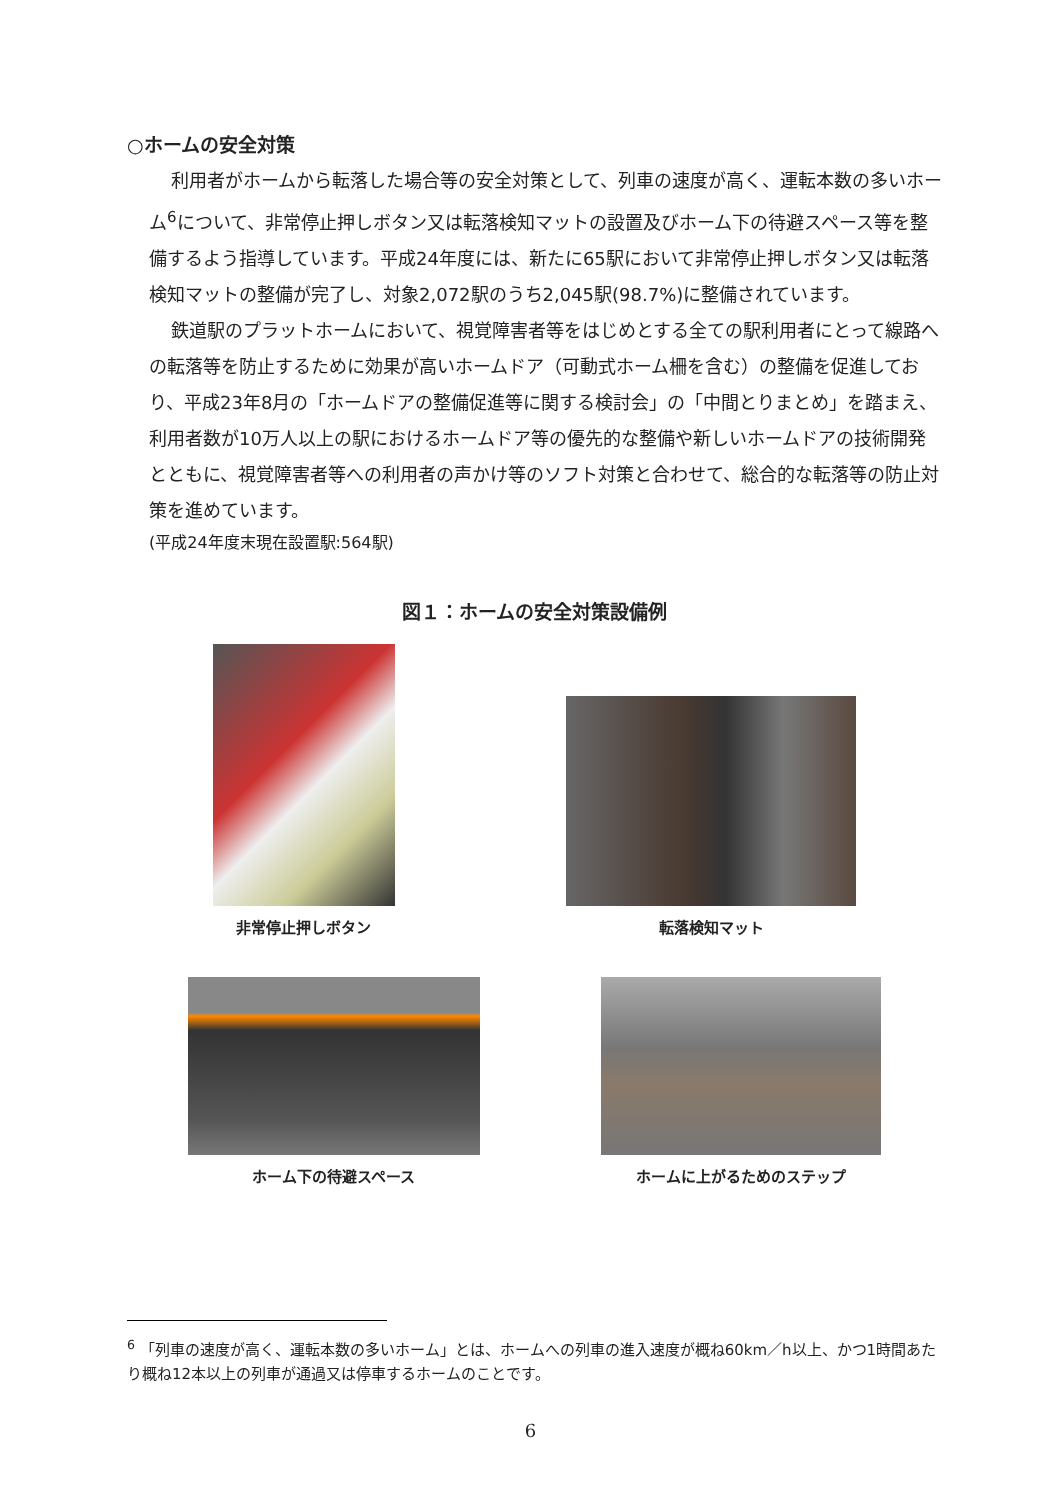○ホームの安全対策
利用者がホームから転落した場合等の安全対策として、列車の速度が高く、運転本数の多いホーム<sup>6</sup>について、非常停止押しボタン又は転落検知マットの設置及びホーム下の待避スペース等を整備するよう指導しています。平成24年度には、新たに65駅において非常停止押しボタン又は転落検知マットの整備が完了し、対象2,072駅のうち2,045駅(98.7%)に整備されています。
鉄道駅のプラットホームにおいて、視覚障害者等をはじめとする全ての駅利用者にとって線路への転落等を防止するために効果が高いホームドア（可動式ホーム柵を含む）の整備を促進しており、平成23年8月の「ホームドアの整備促進等に関する検討会」の「中間とりまとめ」を踏まえ、利用者数が10万人以上の駅におけるホームドア等の優先的な整備や新しいホームドアの技術開発とともに、視覚障害者等への利用者の声かけ等のソフト対策と合わせて、総合的な転落等の防止対策を進めています。
(平成24年度末現在設置駅:564駅)
図１：ホームの安全対策設備例
非常停止押しボタン
転落検知マット
ホーム下の待避スペース
ホームに上がるためのステップ
<sup>6</sup> 「列車の速度が高く、運転本数の多いホーム」とは、ホームへの列車の進入速度が概ね60km／h以上、かつ1時間あたり概ね12本以上の列車が通過又は停車するホームのことです。
6